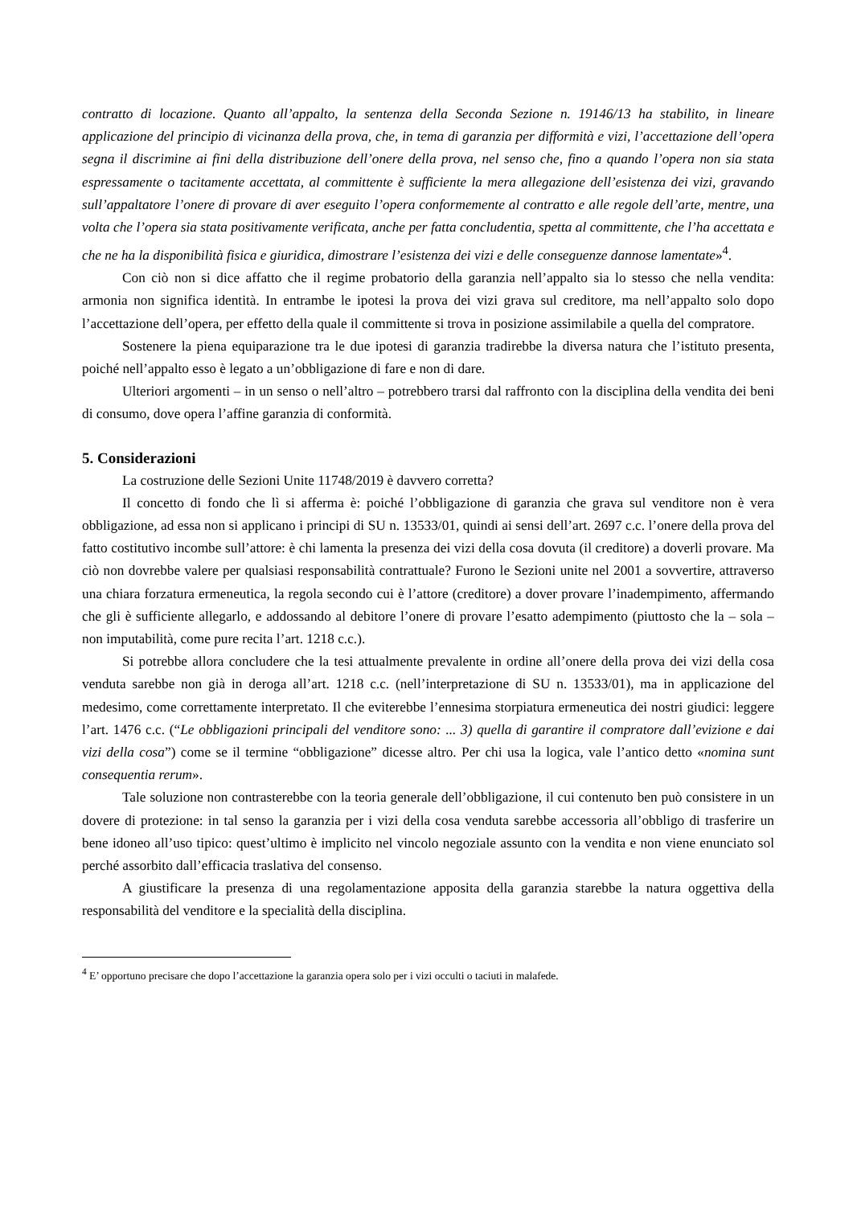contratto di locazione. Quanto all’appalto, la sentenza della Seconda Sezione n. 19146/13 ha stabilito, in lineare applicazione del principio di vicinanza della prova, che, in tema di garanzia per difformità e vizi, l’accettazione dell’opera segna il discrimine ai fini della distribuzione dell’onere della prova, nel senso che, fino a quando l’opera non sia stata espressamente o tacitamente accettata, al committente è sufficiente la mera allegazione dell’esistenza dei vizi, gravando sull’appaltatore l’onere di provare di aver eseguito l’opera conformemente al contratto e alle regole dell’arte, mentre, una volta che l’opera sia stata positivamente verificata, anche per fatta concludentia, spetta al committente, che l’ha accettata e che ne ha la disponibilità fisica e giuridica, dimostrare l’esistenza dei vizi e delle conseguenze dannose lamentate»<sup>4</sup>.
Con ciò non si dice affatto che il regime probatorio della garanzia nell’appalto sia lo stesso che nella vendita: armonia non significa identità. In entrambe le ipotesi la prova dei vizi grava sul creditore, ma nell’appalto solo dopo l’accettazione dell’opera, per effetto della quale il committente si trova in posizione assimilabile a quella del compratore.
Sostenere la piena equiparazione tra le due ipotesi di garanzia tradirebbe la diversa natura che l’istituto presenta, poiché nell’appalto esso è legato a un’obbligazione di fare e non di dare.
Ulteriori argomenti – in un senso o nell’altro – potrebbero trarsi dal raffronto con la disciplina della vendita dei beni di consumo, dove opera l’affine garanzia di conformità.
5. Considerazioni
La costruzione delle Sezioni Unite 11748/2019 è davvero corretta?
Il concetto di fondo che lì si afferma è: poiché l’obbligazione di garanzia che grava sul venditore non è vera obbligazione, ad essa non si applicano i principi di SU n. 13533/01, quindi ai sensi dell’art. 2697 c.c. l’onere della prova del fatto costitutivo incombe sull’attore: è chi lamenta la presenza dei vizi della cosa dovuta (il creditore) a doverli provare. Ma ciò non dovrebbe valere per qualsiasi responsabilità contrattuale? Furono le Sezioni unite nel 2001 a sovvertire, attraverso una chiara forzatura ermeneutica, la regola secondo cui è l’attore (creditore) a dover provare l’inadempimento, affermando che gli è sufficiente allegarlo, e addossando al debitore l’onere di provare l’esatto adempimento (piuttosto che la – sola – non imputabilità, come pure recita l’art. 1218 c.c.).
Si potrebbe allora concludere che la tesi attualmente prevalente in ordine all’onere della prova dei vizi della cosa venduta sarebbe non già in deroga all’art. 1218 c.c. (nell’interpretazione di SU n. 13533/01), ma in applicazione del medesimo, come correttamente interpretato. Il che eviterebbe l’ennesima storpiatura ermeneutica dei nostri giudici: leggere l’art. 1476 c.c. (“Le obbligazioni principali del venditore sono: ... 3) quella di garantire il compratore dall’evizione e dai vizi della cosa”) come se il termine “obbligazione” dicesse altro. Per chi usa la logica, vale l’antico detto «nomina sunt consequentia rerum».
Tale soluzione non contrasterebbe con la teoria generale dell’obbligazione, il cui contenuto ben può consistere in un dovere di protezione: in tal senso la garanzia per i vizi della cosa venduta sarebbe accessoria all’obbligo di trasferire un bene idoneo all’uso tipico: quest’ultimo è implicito nel vincolo negoziale assunto con la vendita e non viene enunciato sol perché assorbito dall’efficacia traslativa del consenso.
A giustificare la presenza di una regolamentazione apposita della garanzia starebbe la natura oggettiva della responsabilità del venditore e la specialità della disciplina.
<sup>4</sup> E’ opportuno precisare che dopo l’accettazione la garanzia opera solo per i vizi occulti o taciuti in malafede.